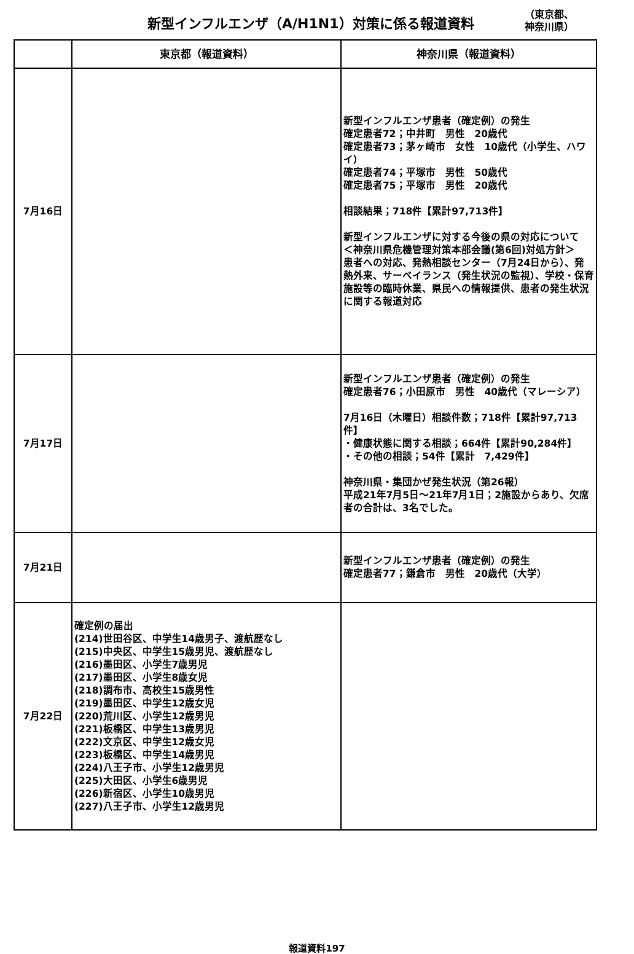新型インフルエンザ（A/H1N1）対策に係る報道資料
（東京都、
神奈川県）
| | 東京都（報道資料） | 神奈川県（報道資料） |
| --- | --- | --- |
| 7月16日 | | 新型インフルエンザ患者（確定例）の発生 確定患者72；中井町 男性 20歳代 確定患者73；茅ヶ崎市 女性 10歳代（小学生、ハワイ） 確定患者74；平塚市 男性 50歳代 確定患者75；平塚市 男性 20歳代 相談結果；718件【累計97,713件】 新型インフルエンザに対する今後の県の対応について ＜神奈川県危機管理対策本部会議(第6回)対処方針＞ 患者への対応、発熱相談センター（7月24日から）、発熱外来、サーベイランス（発生状況の監視）、学校・保育施設等の臨時休業、県民への情報提供、患者の発生状況に関する報道対応 |
| 7月17日 | | 新型インフルエンザ患者（確定例）の発生 確定患者76；小田原市 男性 40歳代（マレーシア） 7月16日（木曜日）相談件数；718件【累計97,713件】 ・健康状態に関する相談；664件【累計90,284件】 ・その他の相談；54件【累計 7,429件】 神奈川県・集団かぜ発生状況（第26報） 平成21年7月5日～21年7月1日；2施設からあり、欠席者の合計は、3名でした。 |
| 7月21日 | | 新型インフルエンザ患者（確定例）の発生 確定患者77；鎌倉市 男性 20歳代（大学） |
| 7月22日 | 確定例の届出 (214)世田谷区、中学生14歳男子、渡航歴なし (215)中央区、中学生15歳男児、渡航歴なし (216)墨田区、小学生7歳男児 (217)墨田区、小学生8歳女児 (218)調布市、高校生15歳男性 (219)墨田区、中学生12歳女児 (220)荒川区、小学生12歳男児 (221)板橋区、中学生13歳男児 (222)文京区、中学生12歳女児 (223)板橋区、中学生14歳男児 (224)八王子市、小学生12歳男児 (225)大田区、小学生6歳男児 (226)新宿区、小学生10歳男児 (227)八王子市、小学生12歳男児 | |
報道資料197